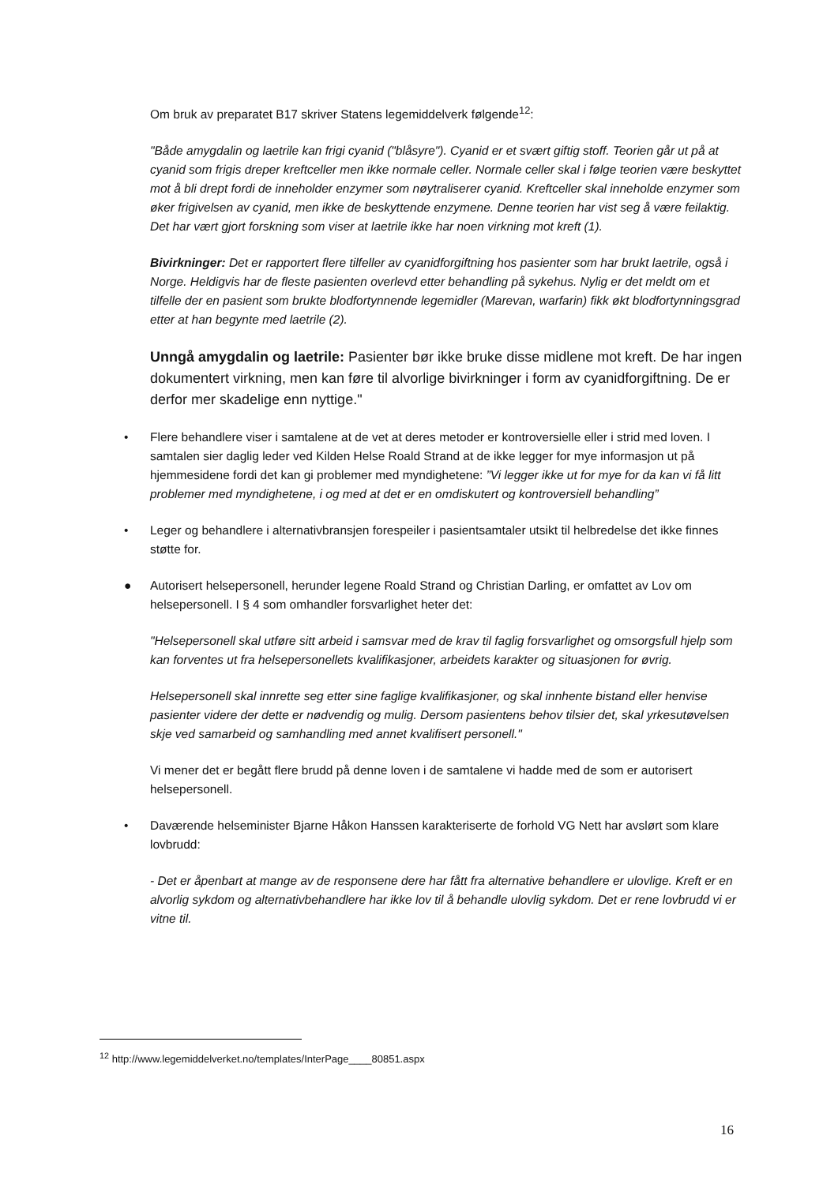Om bruk av preparatet B17 skriver Statens legemiddelverk følgende<sup>12</sup>:
"Både amygdalin og laetrile kan frigi cyanid ("blåsyre"). Cyanid er et svært giftig stoff. Teorien går ut på at cyanid som frigis dreper kreftceller men ikke normale celler. Normale celler skal i følge teorien være beskyttet mot å bli drept fordi de inneholder enzymer som nøytraliserer cyanid. Kreftceller skal inneholde enzymer som øker frigivelsen av cyanid, men ikke de beskyttende enzymene. Denne teorien har vist seg å være feilaktig. Det har vært gjort forskning som viser at laetrile ikke har noen virkning mot kreft (1).
Bivirkninger: Det er rapportert flere tilfeller av cyanidforgiftning hos pasienter som har brukt laetrile, også i Norge. Heldigvis har de fleste pasienten overlevd etter behandling på sykehus. Nylig er det meldt om et tilfelle der en pasient som brukte blodfortynnende legemidler (Marevan, warfarin) fikk økt blodfortynningsgrad etter at han begynte med laetrile (2).
Unngå amygdalin og laetrile: Pasienter bør ikke bruke disse midlene mot kreft. De har ingen dokumentert virkning, men kan føre til alvorlige bivirkninger i form av cyanidforgiftning. De er derfor mer skadelige enn nyttige."
• Flere behandlere viser i samtalene at de vet at deres metoder er kontroversielle eller i strid med loven. I samtalen sier daglig leder ved Kilden Helse Roald Strand at de ikke legger for mye informasjon ut på hjemmesidene fordi det kan gi problemer med myndighetene: ”Vi legger ikke ut for mye for da kan vi få litt problemer med myndighetene, i og med at det er en omdiskutert og kontroversiell behandling”
• Leger og behandlere i alternativbransjen forespeiler i pasientsamtaler utsikt til helbredelse det ikke finnes støtte for.
● Autorisert helsepersonell, herunder legene Roald Strand og Christian Darling, er omfattet av Lov om helsepersonell. I § 4 som omhandler forsvarlighet heter det:
"Helsepersonell skal utføre sitt arbeid i samsvar med de krav til faglig forsvarlighet og omsorgsfull hjelp som kan forventes ut fra helsepersonellets kvalifikasjoner, arbeidets karakter og situasjonen for øvrig.
Helsepersonell skal innrette seg etter sine faglige kvalifikasjoner, og skal innhente bistand eller henvise pasienter videre der dette er nødvendig og mulig. Dersom pasientens behov tilsier det, skal yrkesutøvelsen skje ved samarbeid og samhandling med annet kvalifisert personell."
Vi mener det er begått flere brudd på denne loven i de samtalene vi hadde med de som er autorisert helsepersonell.
• Daværende helseminister Bjarne Håkon Hanssen karakteriserte de forhold VG Nett har avslørt som klare lovbrudd:
- Det er åpenbart at mange av de responsene dere har fått fra alternative behandlere er ulovlige. Kreft er en alvorlig sykdom og alternativbehandlere har ikke lov til å behandle ulovlig sykdom. Det er rene lovbrudd vi er vitne til.
<sup>12</sup> http://www.legemiddelverket.no/templates/InterPage____80851.aspx
16